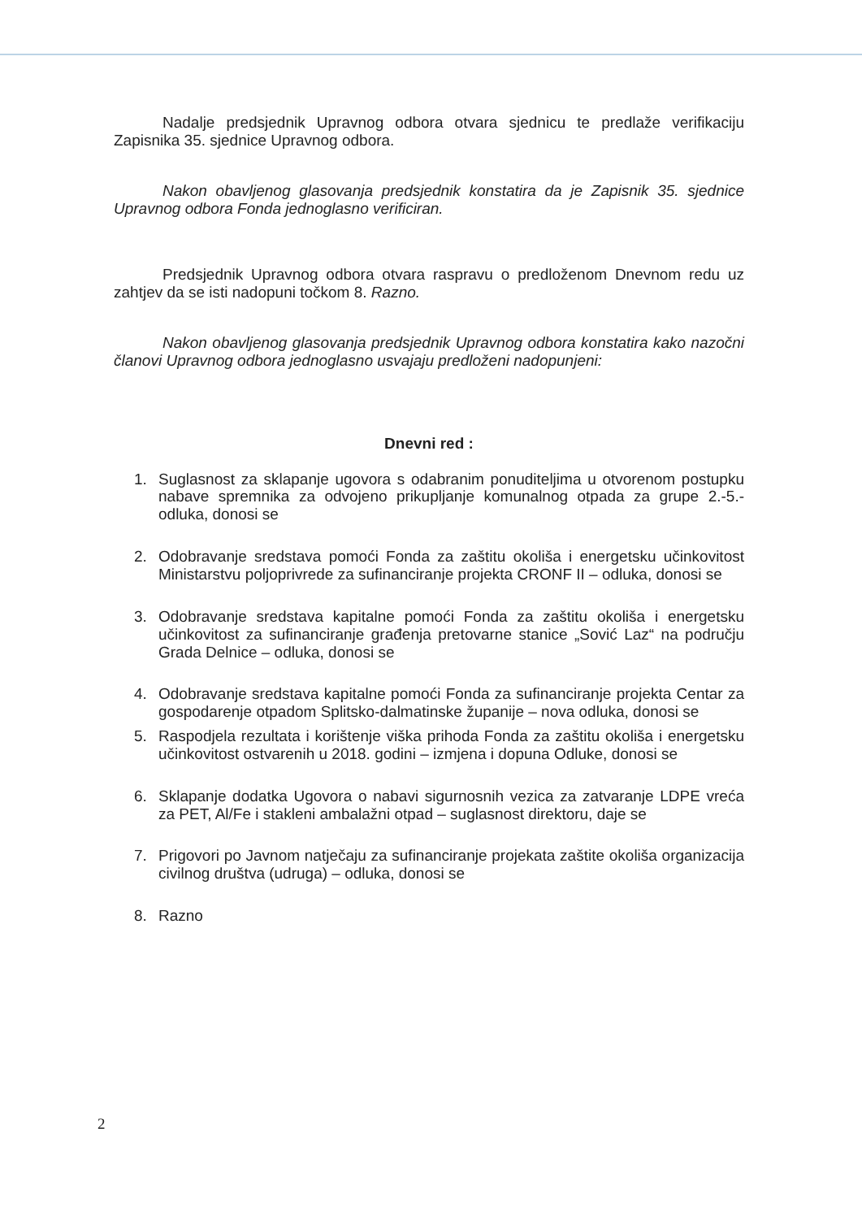Nadalje predsjednik Upravnog odbora otvara sjednicu te predlaže verifikaciju Zapisnika 35. sjednice Upravnog odbora.
Nakon obavljenog glasovanja predsjednik konstatira da je Zapisnik 35. sjednice Upravnog odbora Fonda jednoglasno verificiran.
Predsjednik Upravnog odbora otvara raspravu o predloženom Dnevnom redu uz zahtjev da se isti nadopuni točkom 8. Razno.
Nakon obavljenog glasovanja predsjednik Upravnog odbora konstatira kako nazočni članovi Upravnog odbora jednoglasno usvajaju predloženi nadopunjeni:
Dnevni red :
1. Suglasnost za sklapanje ugovora s odabranim ponuditeljima u otvorenom postupku nabave spremnika za odvojeno prikupljanje komunalnog otpada za grupe 2.-5.- odluka, donosi se
2. Odobravanje sredstava pomoći Fonda za zaštitu okoliša i energetsku učinkovitost Ministarstvu poljoprivrede za sufinanciranje projekta CRONF II – odluka, donosi se
3. Odobravanje sredstava kapitalne pomoći Fonda za zaštitu okoliša i energetsku učinkovitost za sufinanciranje građenja pretovarne stanice „Sović Laz“ na području Grada Delnice – odluka, donosi se
4. Odobravanje sredstava kapitalne pomoći Fonda za sufinanciranje projekta Centar za gospodarenje otpadom Splitsko-dalmatinske županije – nova odluka, donosi se
5. Raspodjela rezultata i korištenje viška prihoda Fonda za zaštitu okoliša i energetsku učinkovitost ostvarenih u 2018. godini – izmjena i dopuna Odluke, donosi se
6. Sklapanje dodatka Ugovora o nabavi sigurnosnih vezica za zatvaranje LDPE vreća za PET, Al/Fe i stakleni ambalažni otpad – suglasnost direktoru, daje se
7. Prigovori po Javnom natječaju za sufinanciranje projekata zaštite okoliša organizacija civilnog društva (udruga) – odluka, donosi se
8. Razno
2